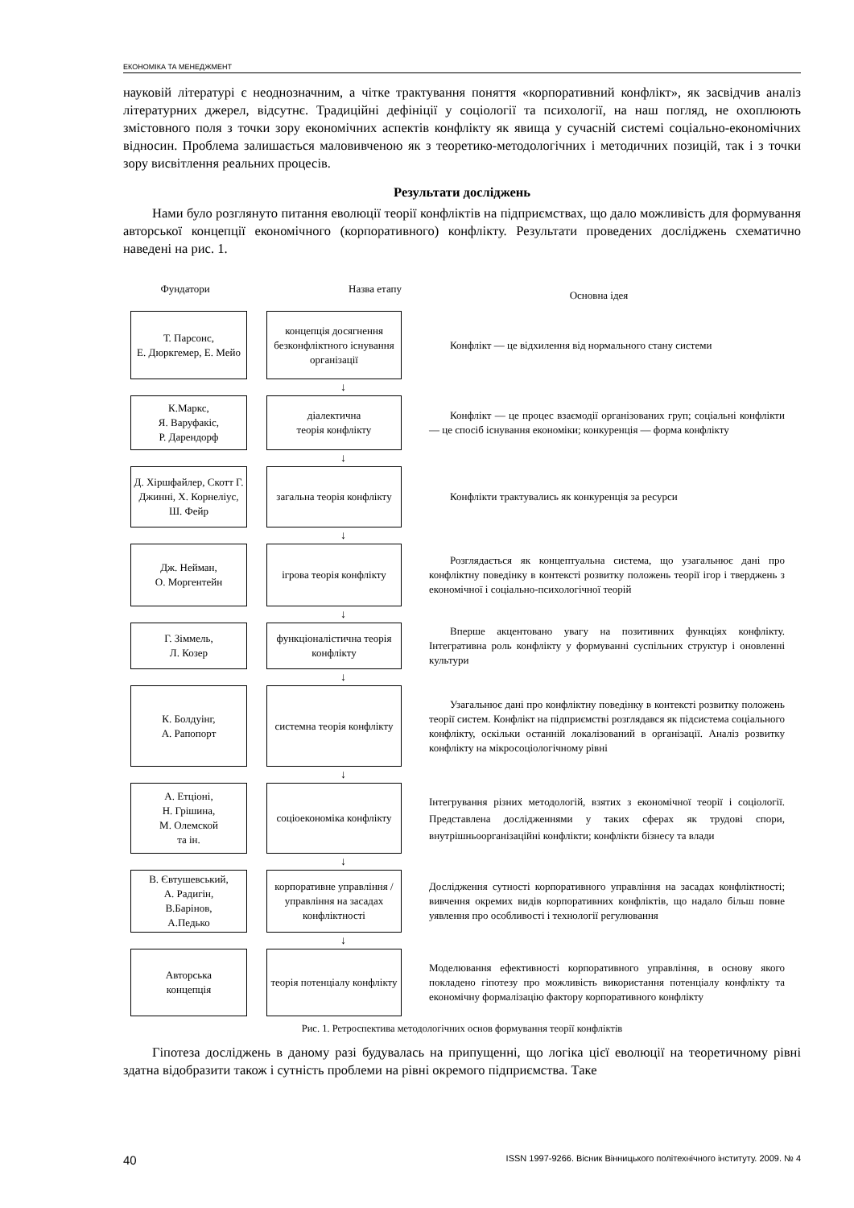ЕКОНОМІКА ТА МЕНЕДЖМЕНТ
науковій літературі є неоднозначним, а чітке трактування поняття «корпоративний конфлікт», як засвідчив аналіз літературних джерел, відсутнє. Традиційні дефініції у соціології та психології, на наш погляд, не охоплюють змістовного поля з точки зору економічних аспектів конфлікту як явища у сучасній системі соціально-економічних відносин. Проблема залишається маловивченою як з теоретико-методологічних і методичних позицій, так і з точки зору висвітлення реальних процесів.
Результати досліджень
Нами було розглянуто питання еволюції теорії конфліктів на підприємствах, що дало можливість для формування авторської концепції економічного (корпоративного) конфлікту. Результати проведених досліджень схематично наведені на рис. 1.
Фундатори Назва етапу
Основна ідея
Т. Парсонс,
Е. Дюркгемер, Е. Мейо
концепція досягнення безконфліктного існування організації
Конфлікт — це відхилення від нормального стану системи
↓
К.Маркс,
Я. Варуфакіс,
Р. Дарендорф
діалектична
теорія конфлікту
Конфлікт — це процес взаємодії організованих груп; соціальні конфлікти — це спосіб існування економіки; конкуренція — форма конфлікту
↓
Д. Хіршфайлер, Скотт Г. Джинні, Х. Корнеліус, Ш. Фейр
загальна теорія конфлікту
Конфлікти трактувались як конкуренція за ресурси
↓
Дж. Нейман,
О. Моргентейн
ігрова теорія конфлікту
Розглядається як концептуальна система, що узагальнює дані про конфліктну поведінку в контексті розвитку положень теорії ігор і тверджень з економічної і соціально-психологічної теорій
↓
Г. Зіммель,
Л. Козер
функціоналістична теорія конфлікту
Вперше акцентовано увагу на позитивних функціях конфлікту. Інтегративна роль конфлікту у формуванні суспільних структур і оновленні культури
↓
К. Болдуінг,
А. Рапопорт
системна теорія конфлікту
Узагальнює дані про конфліктну поведінку в контексті розвитку положень теорії систем. Конфлікт на підприємстві розглядався як підсистема соціального конфлікту, оскільки останній локалізований в організації. Аналіз розвитку конфлікту на мікросоціологічному рівні
↓
А. Етціоні,
Н. Грішина,
М. Олемской
та ін.
соціоекономіка конфлікту
Інтегрування різних методологій, взятих з економічної теорії і соціології. Представлена дослідженнями у таких сферах як трудові спори, внутрішньоорганізаційні конфлікти; конфлікти бізнесу та влади
↓
В. Євтушевський,
А. Радигін,
В.Барінов,
А.Педько
корпоративне управління / управління на засадах конфліктності
Дослідження сутності корпоративного управління на засадах конфліктності; вивчення окремих видів корпоративних конфліктів, що надало більш повне уявлення про особливості і технології регулювання
↓
Авторська
концепція
теорія потенціалу конфлікту
Моделювання ефективності корпоративного управління, в основу якого покладено гіпотезу про можливість використання потенціалу конфлікту та економічну формалізацію фактору корпоративного конфлікту
Рис. 1. Ретроспектива методологічних основ формування теорії конфліктів
Гіпотеза досліджень в даному разі будувалась на припущенні, що логіка цієї еволюції на теоретичному рівні здатна відобразити також і сутність проблеми на рівні окремого підприємства. Таке
40 ISSN 1997-9266. Вісник Вінницького політехнічного інституту. 2009. № 4